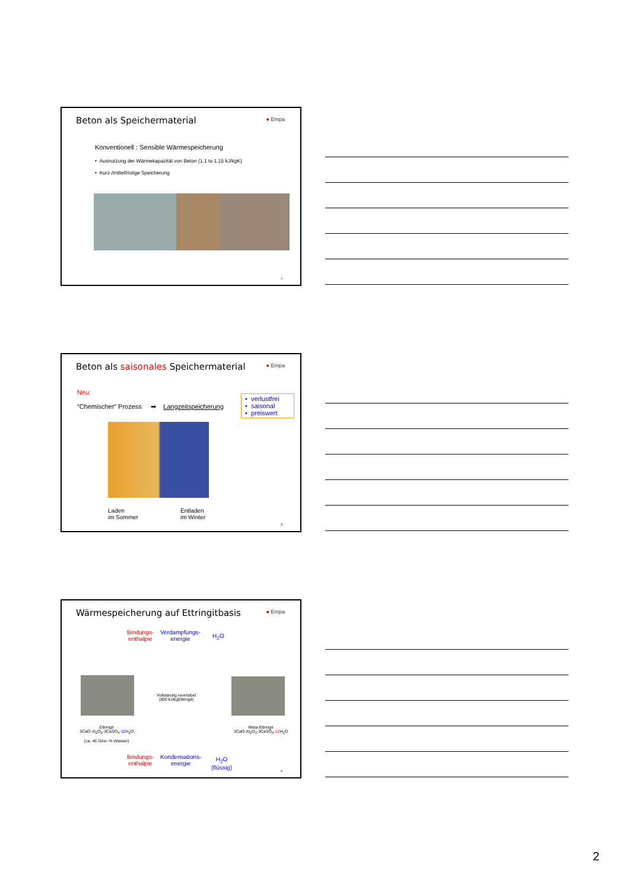Beton als Speichermaterial
● Empa
Konventionell : Sensible Wärmespeicherung
• Ausnutzung der Wärmekapazität von Beton (1.1 to 1.15 kJ/kgK)
• Kurz-/mittelfristige Speicherung
4
Beton als saisonales Speichermaterial
● Empa
Neu:
“Chemischer” Prozess ➡ Langzeitspeicherung
• verlustfrei
• saisonal
• preiswert
Laden
im Sommer
Entladen
im Winter
5
Wärmespeicherung auf Ettringitbasis
● Empa
Bindungs-
enthalpie
Verdampfungs-
energie
H<sub>2</sub>O
Vollständig reversibel
(800 kJ/kgEttringit)
Ettringit
3CaO·Al<sub>2</sub>O<sub>3</sub>·3CaSO<sub>4</sub>·32 H<sub>2</sub>O
(ca. 46 Gew.-% Wasser)
Meta-Ettringit
3CaO·Al<sub>2</sub>O<sub>3</sub>·3CaSO<sub>4</sub>·12 H<sub>2</sub>O
Bindungs-
enthalpie
Kondensations-
energie
H<sub>2</sub>O
(flüssig)
6
2